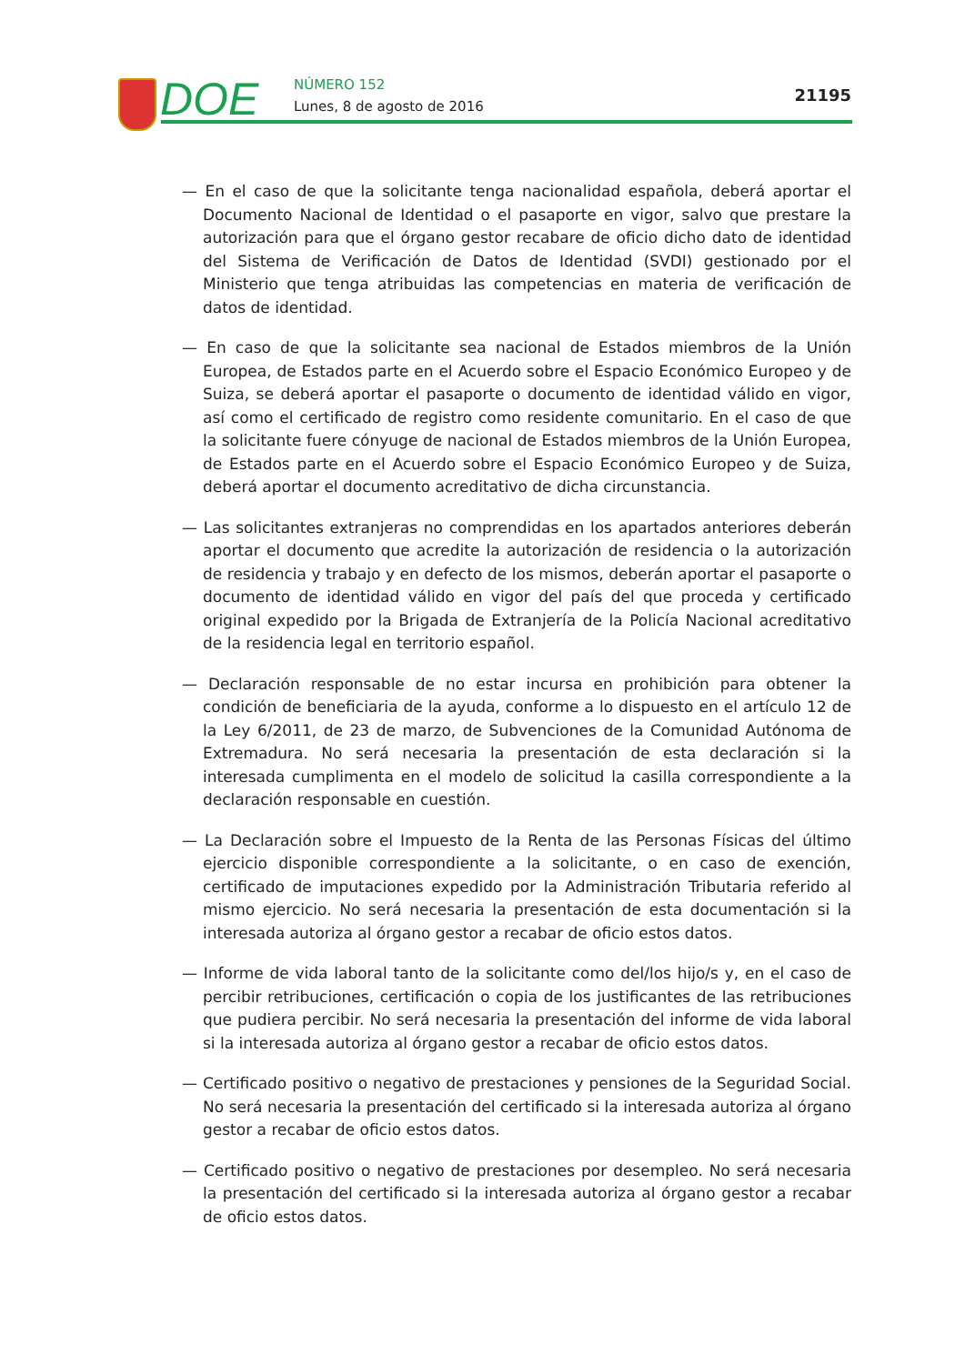DOE NÚMERO 152
Lunes, 8 de agosto de 2016
21195
— En el caso de que la solicitante tenga nacionalidad española, deberá aportar el Documento Nacional de Identidad o el pasaporte en vigor, salvo que prestare la autorización para que el órgano gestor recabare de oficio dicho dato de identidad del Sistema de Verificación de Datos de Identidad (SVDI) gestionado por el Ministerio que tenga atribuidas las competencias en materia de verificación de datos de identidad.
— En caso de que la solicitante sea nacional de Estados miembros de la Unión Europea, de Estados parte en el Acuerdo sobre el Espacio Económico Europeo y de Suiza, se deberá aportar el pasaporte o documento de identidad válido en vigor, así como el certificado de registro como residente comunitario. En el caso de que la solicitante fuere cónyuge de nacional de Estados miembros de la Unión Europea, de Estados parte en el Acuerdo sobre el Espacio Económico Europeo y de Suiza, deberá aportar el documento acreditativo de dicha circunstancia.
— Las solicitantes extranjeras no comprendidas en los apartados anteriores deberán aportar el documento que acredite la autorización de residencia o la autorización de residencia y trabajo y en defecto de los mismos, deberán aportar el pasaporte o documento de identidad válido en vigor del país del que proceda y certificado original expedido por la Brigada de Extranjería de la Policía Nacional acreditativo de la residencia legal en territorio español.
— Declaración responsable de no estar incursa en prohibición para obtener la condición de beneficiaria de la ayuda, conforme a lo dispuesto en el artículo 12 de la Ley 6/2011, de 23 de marzo, de Subvenciones de la Comunidad Autónoma de Extremadura. No será necesaria la presentación de esta declaración si la interesada cumplimenta en el modelo de solicitud la casilla correspondiente a la declaración responsable en cuestión.
— La Declaración sobre el Impuesto de la Renta de las Personas Físicas del último ejercicio disponible correspondiente a la solicitante, o en caso de exención, certificado de imputaciones expedido por la Administración Tributaria referido al mismo ejercicio. No será necesaria la presentación de esta documentación si la interesada autoriza al órgano gestor a recabar de oficio estos datos.
— Informe de vida laboral tanto de la solicitante como del/los hijo/s y, en el caso de percibir retribuciones, certificación o copia de los justificantes de las retribuciones que pudiera percibir. No será necesaria la presentación del informe de vida laboral si la interesada autoriza al órgano gestor a recabar de oficio estos datos.
— Certificado positivo o negativo de prestaciones y pensiones de la Seguridad Social. No será necesaria la presentación del certificado si la interesada autoriza al órgano gestor a recabar de oficio estos datos.
— Certificado positivo o negativo de prestaciones por desempleo. No será necesaria la presentación del certificado si la interesada autoriza al órgano gestor a recabar de oficio estos datos.